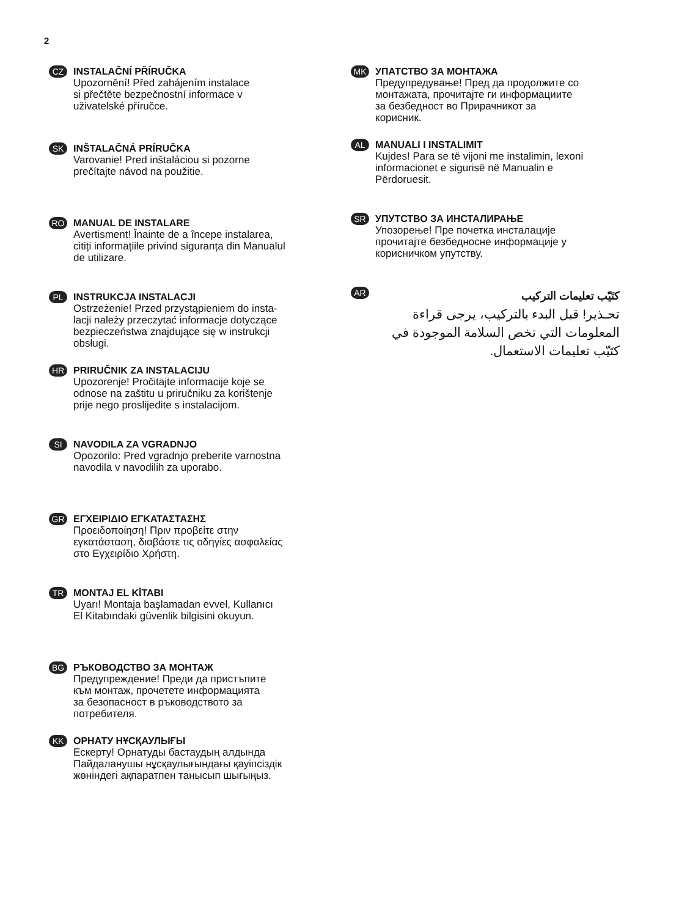2
CZ
INSTALAČNÍ PŘÍRUČKA
Upozornění! Před zahájením instalace
si přečtěte bezpečnostní informace v
uživatelské příručce.
SK
INŠTALAČNÁ PRÍRUČKA
Varovanie! Pred inštaláciou si pozorne
prečítajte návod na použitie.
RO
MANUAL DE INSTALARE
Avertisment! Înainte de a începe instalarea,
citiți informațiile privind siguranța din Manualul
de utilizare.
PL
INSTRUKCJA INSTALACJI
Ostrzeżenie! Przed przystąpieniem do insta-
lacji należy przeczytać informacje dotyczące
bezpieczeństwa znajdujące się w instrukcji
obsługi.
HR
PRIRUČNIK ZA INSTALACIJU
Upozorenje! Pročitajte informacije koje se
odnose na zaštitu u priručniku za korištenje
prije nego proslijedite s instalacijom.
SI
NAVODILA ZA VGRADNJO
Opozorilo: Pred vgradnjo preberite varnostna
navodila v navodilih za uporabo.
GR
ΕΓΧΕΙΡΙΔΙΟ ΕΓΚΑΤΑΣΤΑΣΗΣ
Προειδοποίηση! Πριν προβείτε στην
εγκατάσταση, διαβάστε τις οδηγίες ασφαλείας
στο Εγχειρίδιο Χρήστη.
TR
MONTAJ EL KİTABI
Uyarı! Montaja başlamadan evvel, Kullanıcı
El Kitabındaki güvenlik bilgisini okuyun.
BG
РЪКОВОДСТВО ЗА МОНТАЖ
Предупреждение! Преди да пристъпите
към монтаж, прочетете информацията
за безопасност в ръководството за
потребителя.
KK
ОРНАТУ НҰСҚАУЛЫҒЫ
Ескерту! Орнатуды бастаудың алдында
Пайдаланушы нұсқаулығындағы қауіпсіздік
жөніндегі ақпаратпен танысып шығыңыз.
MK
УПАТСТВО ЗА МОНТАЖА
Предупредување! Пред да продолжите со
монтажата, прочитајте ги информациите
за безбедност во Прирачникот за
корисник.
AL
MANUALI I INSTALIMIT
Kujdes! Para se të vijoni me instalimin, lexoni
informacionet e sigurisë në Manualin e
Përdoruesit.
SR
УПУТСТВО ЗА ИНСТАЛИРАЊЕ
Упозорење! Пре почетка инсталације
прочитајте безбедносне информације у
корисничком упутству.
AR
كتَيّب تعليمات التركيب
تحـذير! قبل البدء بالتركيب، يرجى قراءة المعلومات التي تخص السلامة الموجودة في كتَيّب تعليمات الاستعمال.